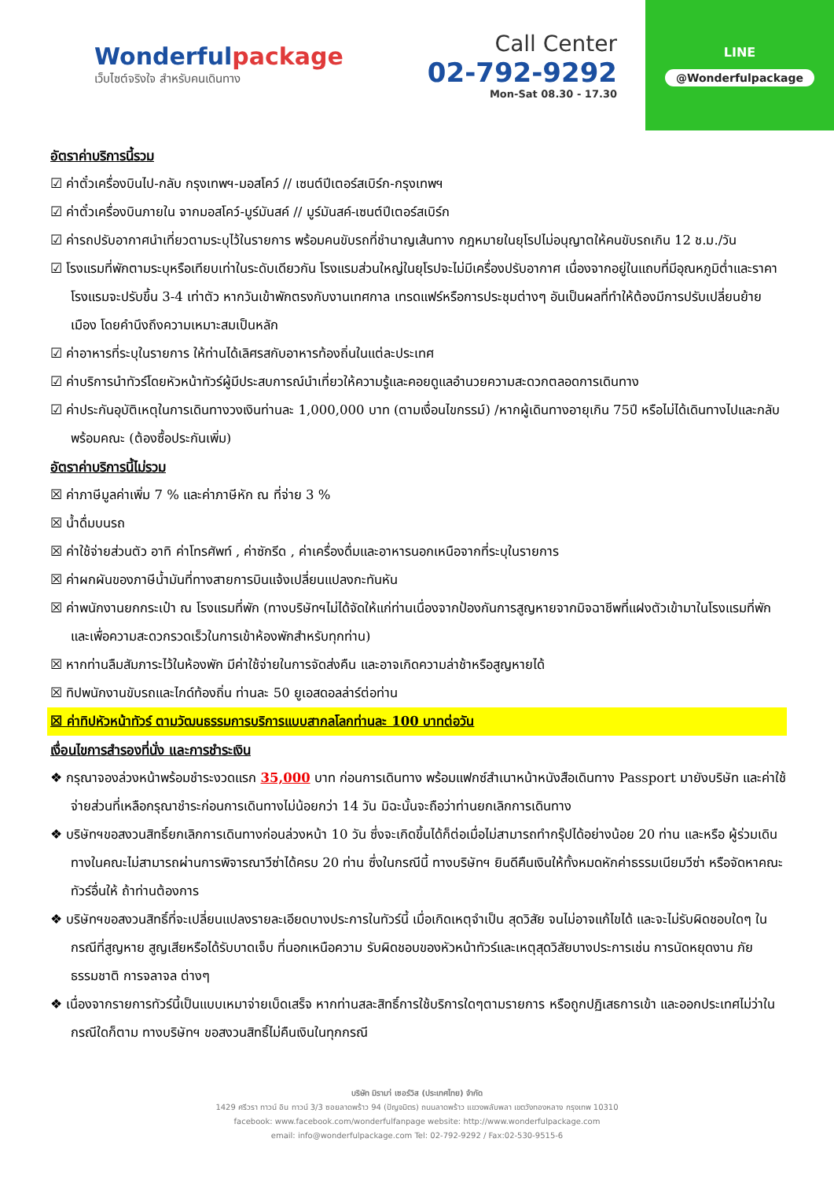Wonderfulpackage
เว็บไซต์จริงใจ สำหรับคนเดินทาง
Call Center
02-792-9292
Mon-Sat 08.30 - 17.30
LINE
@Wonderfulpackage
อัตราค่าบริการนี้รวม
☑ ค่าตั๋วเครื่องบินไป-กลับ กรุงเทพฯ-มอสโคว์ // เซนต์ปีเตอร์สเบิร์ก-กรุงเทพฯ
☑ ค่าตั๋วเครื่องบินภายใน จากมอสโคว์-มูร์มันสค์ // มูร์มันสค์-เซนต์ปีเตอร์สเบิร์ก
☑ ค่ารถปรับอากาศนำเที่ยวตามระบุไว้ในรายการ พร้อมคนขับรถที่ชำนาญเส้นทาง กฎหมายในยุโรปไม่อนุญาตให้คนขับรถเกิน 12 ช.ม./วัน
☑ โรงแรมที่พักตามระบุหรือเทียบเท่าในระดับเดียวกัน โรงแรมส่วนใหญ่ในยุโรปจะไม่มีเครื่องปรับอากาศ เนื่องจากอยู่ในแถบที่มีอุณหภูมิต่ำและราคาโรงแรมจะปรับขึ้น 3-4 เท่าตัว หากวันเข้าพักตรงกับงานเทศกาล เทรดแฟร์หรือการประชุมต่างๆ อันเป็นผลที่ทำให้ต้องมีการปรับเปลี่ยนย้ายเมือง โดยคำนึงถึงความเหมาะสมเป็นหลัก
☑ ค่าอาหารที่ระบุในรายการ ให้ท่านได้เลิศรสกับอาหารท้องถิ่นในแต่ละประเทศ
☑ ค่าบริการนำทัวร์โดยหัวหน้าทัวร์ผู้มีประสบการณ์นำเที่ยวให้ความรู้และคอยดูแลอำนวยความสะดวกตลอดการเดินทาง
☑ ค่าประกันอุบัติเหตุในการเดินทางวงเงินท่านละ 1,000,000 บาท (ตามเงื่อนไขกรรม์) /หากผู้เดินทางอายุเกิน 75ปี หรือไม่ได้เดินทางไปและกลับพร้อมคณะ (ต้องซื้อประกันเพิ่ม)
อัตราค่าบริการนี้ไม่รวม
☒ ค่าภาษีมูลค่าเพิ่ม 7 % และค่าภาษีหัก ณ ที่จ่าย 3 %
☒ น้ำดื่มบนรถ
☒ ค่าใช้จ่ายส่วนตัว อาทิ ค่าโทรศัพท์ , ค่าซักรีด , ค่าเครื่องดื่มและอาหารนอกเหนือจากที่ระบุในรายการ
☒ ค่าผกผันของภาษีน้ำมันที่ทางสายการบินแจ้งเปลี่ยนแปลงกะทันหัน
☒ ค่าพนักงานยกกระเป๋า ณ โรงแรมที่พัก (ทางบริษัทฯไม่ได้จัดให้แก่ท่านเนื่องจากป้องกันการสูญหายจากมิจฉาชีพที่แฝงตัวเข้ามาในโรงแรมที่พัก และเพื่อความสะดวกรวดเร็วในการเข้าห้องพักสำหรับทุกท่าน)
☒ หากท่านลืมสัมภาระไว้ในห้องพัก มีค่าใช้จ่ายในการจัดส่งคืน และอาจเกิดความล่าช้าหรือสูญหายได้
☒ ทิปพนักงานขับรถและไกด์ท้องถิ่น ท่านละ 50 ยูเอสดอลล่าร์ต่อท่าน
☒ ค่าทิปหัวหน้าทัวร์ ตามวัฒนธรรมการบริการแบบสากลโลกท่านละ 100 บาทต่อวัน
เงื่อนไขการสำรองที่นั่ง และการชำระเงิน
❖ กรุณาจองล่วงหน้าพร้อมชำระงวดแรก 35,000 บาท ก่อนการเดินทาง พร้อมแฟกซ์สำเนาหน้าหนังสือเดินทาง Passport มายังบริษัท และค่าใช้จ่ายส่วนที่เหลือกรุณาชำระก่อนการเดินทางไม่น้อยกว่า 14 วัน มิฉะนั้นจะถือว่าท่านยกเลิกการเดินทาง
❖ บริษัทฯขอสงวนสิทธิ์ยกเลิกการเดินทางก่อนล่วงหน้า 10 วัน ซึ่งจะเกิดขึ้นได้ก็ต่อเมื่อไม่สามารถทำกรุ๊ปได้อย่างน้อย 20 ท่าน และหรือ ผู้ร่วมเดินทางในคณะไม่สามารถผ่านการพิจารณาวีซ่าได้ครบ 20 ท่าน ซึ่งในกรณีนี้ ทางบริษัทฯ ยินดีคืนเงินให้ทั้งหมดหักค่าธรรมเนียมวีซ่า หรือจัดหาคณะทัวร์อื่นให้ ถ้าท่านต้องการ
❖ บริษัทฯขอสงวนสิทธิ์ที่จะเปลี่ยนแปลงรายละเอียดบางประการในทัวร์นี้ เมื่อเกิดเหตุจำเป็น สุดวิสัย จนไม่อาจแก้ไขได้ และจะไม่รับผิดชอบใดๆ ในกรณีที่สูญหาย สูญเสียหรือได้รับบาดเจ็บ ที่นอกเหนือความ รับผิดชอบของหัวหน้าทัวร์และเหตุสุดวิสัยบางประการเช่น การนัดหยุดงาน ภัยธรรมชาติ การจลาจล ต่างๆ
❖ เนื่องจากรายการทัวร์นี้เป็นแบบเหมาจ่ายเบ็ดเสร็จ หากท่านสละสิทธิ์การใช้บริการใดๆตามรายการ หรือถูกปฏิเสธการเข้า และออกประเทศไม่ว่าในกรณีใดก็ตาม ทางบริษัทฯ ขอสงวนสิทธิ์ไม่คืนเงินในทุกกรณี
บริษัท มิรามา่ เซอร์วิส (ประเทศไทย) จำกัด
1429 ศรีวรา ทาวน์ อิน ทาวน์ 3/3 ซอยลาดพร้าว 94 (ปัญจมิตร) ถนนลาดพร้าว แขวงพลับพลา เขตวังทองหลาง กรุงเทพ 10310
facebook: www.facebook.com/wonderfulfanpage website: http://www.wonderfulpackage.com
email: info@wonderfulpackage.com Tel: 02-792-9292 / Fax:02-530-9515-6